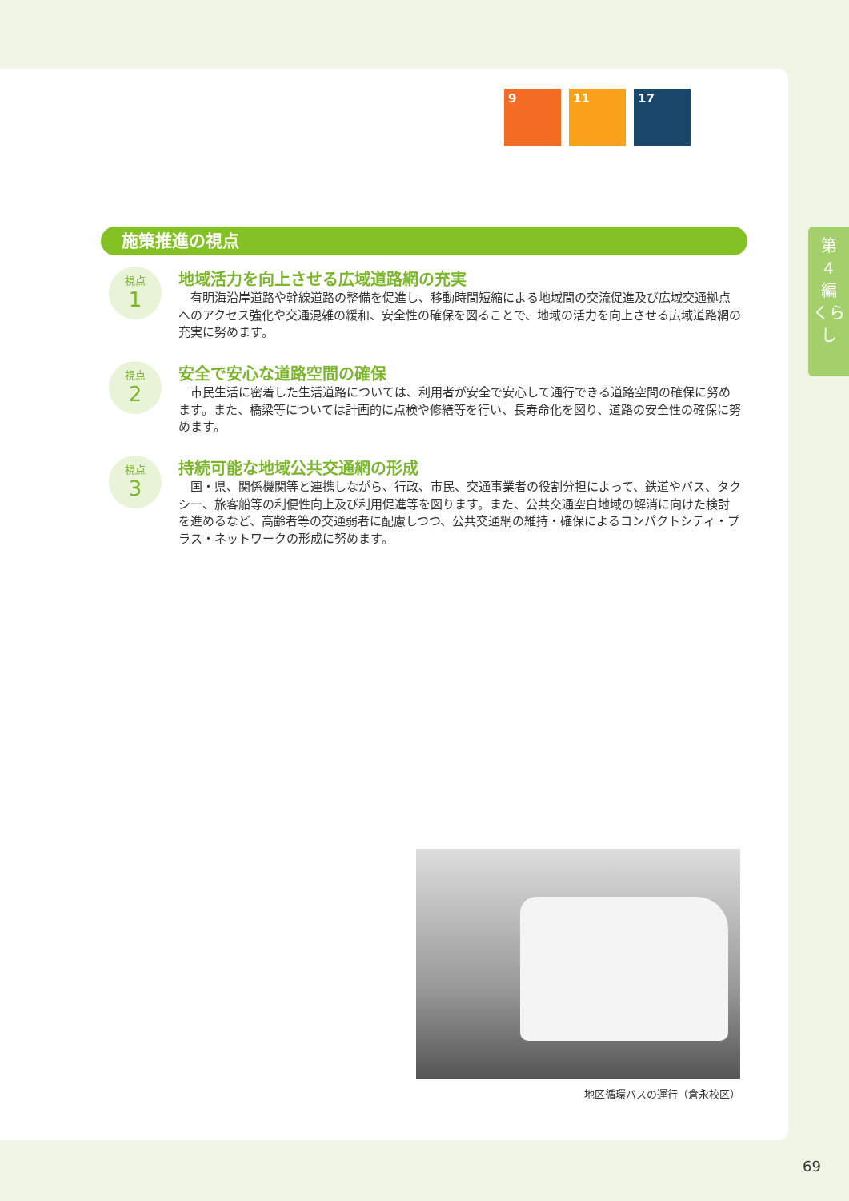9 11 17
施策推進の視点
視点
1
地域活力を向上させる広域道路網の充実
有明海沿岸道路や幹線道路の整備を促進し、移動時間短縮による地域間の交流促進及び広域交通拠点へのアクセス強化や交通混雑の緩和、安全性の確保を図ることで、地域の活力を向上させる広域道路網の充実に努めます。
視点
2
安全で安心な道路空間の確保
市民生活に密着した生活道路については、利用者が安全で安心して通行できる道路空間の確保に努めます。また、橋梁等については計画的に点検や修繕等を行い、長寿命化を図り、道路の安全性の確保に努めます。
視点
3
持続可能な地域公共交通網の形成
国・県、関係機関等と連携しながら、行政、市民、交通事業者の役割分担によって、鉄道やバス、タクシー、旅客船等の利便性向上及び利用促進等を図ります。また、公共交通空白地域の解消に向けた検討を進めるなど、高齢者等の交通弱者に配慮しつつ、公共交通網の維持・確保によるコンパクトシティ・プラス・ネットワークの形成に努めます。
地区循環バスの運行（倉永校区）
第
4
編
くらし
69